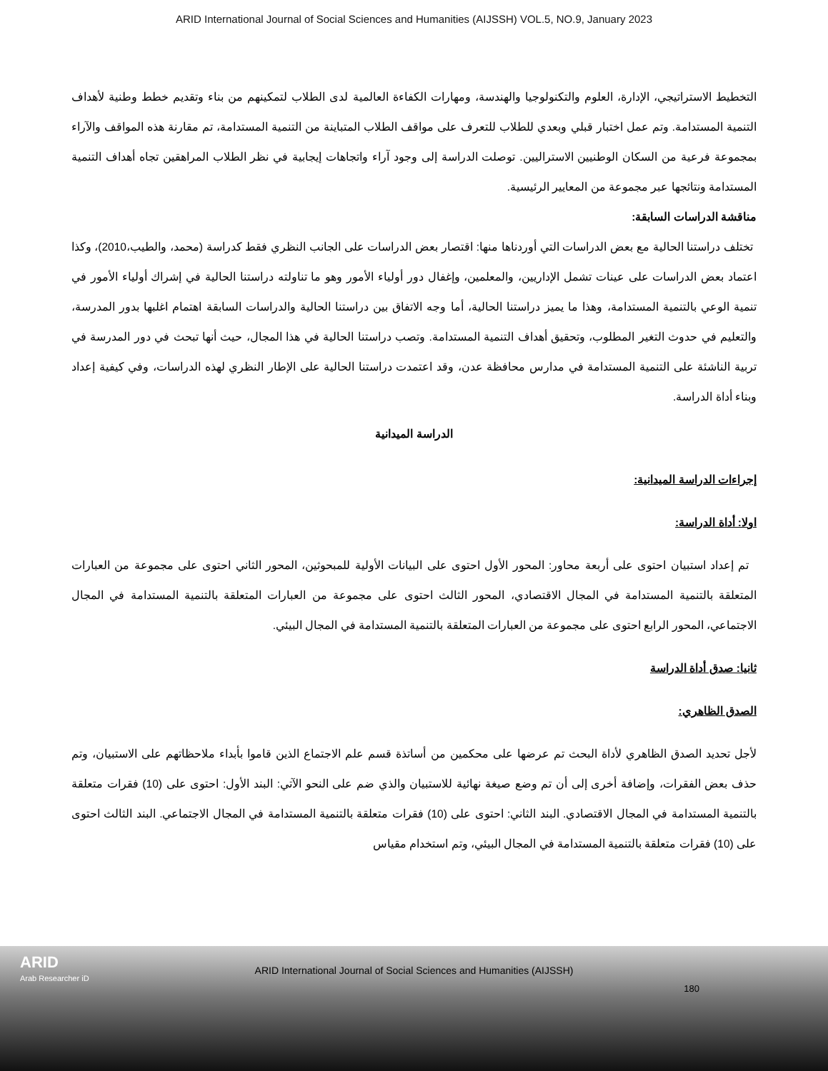ARID International Journal of Social Sciences and Humanities (AIJSSH) VOL.5, NO.9, January 2023
التخطيط الاستراتيجي، الإدارة، العلوم والتكنولوجيا والهندسة، ومهارات الكفاءة العالمية لدى الطلاب لتمكينهم من بناء وتقديم خطط وطنية لأهداف التنمية المستدامة. وتم عمل اختبار قبلي وبعدي للطلاب للتعرف على مواقف الطلاب المتباينة من التنمية المستدامة، تم مقارنة هذه المواقف والآراء بمجموعة فرعية من السكان الوطنيين الاستراليين. توصلت الدراسة إلى وجود آراء واتجاهات إيجابية في نظر الطلاب المراهقين تجاه أهداف التنمية المستدامة ونتائجها عبر مجموعة من المعايير الرئيسية.
مناقشة الدراسات السابقة:
تختلف دراستنا الحالية مع بعض الدراسات التي أوردناها منها: اقتصار بعض الدراسات على الجانب النظري فقط كدراسة (محمد، والطيب،2010)، وكذا اعتماد بعض الدراسات على عينات تشمل الإداريين، والمعلمين، وإغفال دور أولياء الأمور وهو ما تناولته دراستنا الحالية في إشراك أولياء الأمور في تنمية الوعي بالتنمية المستدامة، وهذا ما يميز دراستنا الحالية، أما وجه الاتفاق بين دراستنا الحالية والدراسات السابقة اهتمام اغلبها بدور المدرسة، والتعليم في حدوث التغير المطلوب، وتحقيق أهداف التنمية المستدامة. وتصب دراستنا الحالية في هذا المجال، حيث أنها تبحث في دور المدرسة في تربية الناشئة على التنمية المستدامة في مدارس محافظة عدن، وقد اعتمدت دراستنا الحالية على الإطار النظري لهذه الدراسات، وفي كيفية إعداد وبناء أداة الدراسة.
الدراسة الميدانية
إجراءات الدراسة الميدانية:
اولا: أداة الدراسة:
تم إعداد استبيان احتوى على أربعة محاور: المحور الأول احتوى على البيانات الأولية للمبحوثين، المحور الثاني احتوى على مجموعة من العبارات المتعلقة بالتنمية المستدامة في المجال الاقتصادي، المحور الثالث احتوى على مجموعة من العبارات المتعلقة بالتنمية المستدامة في المجال الاجتماعي، المحور الرابع احتوى على مجموعة من العبارات المتعلقة بالتنمية المستدامة في المجال البيئي.
ثانيا: صدق أداة الدراسة
الصدق الظاهري:
لأجل تحديد الصدق الظاهري لأداة البحث تم عرضها على محكمين من أساتذة قسم علم الاجتماع الذين قاموا بأبداء ملاحظاتهم على الاستبيان، وتم حذف بعض الفقرات، وإضافة أخرى إلى أن تم وضع صيغة نهائية للاستبيان والذي ضم على النحو الآتي: البند الأول: احتوى على (10) فقرات متعلقة بالتنمية المستدامة في المجال الاقتصادي. البند الثاني: احتوى على (10) فقرات متعلقة بالتنمية المستدامة في المجال الاجتماعي. البند الثالث احتوى على (10) فقرات متعلقة بالتنمية المستدامة في المجال البيئي، وتم استخدام مقياس
ARID
Arab Researcher iD
ARID International Journal of Social Sciences and Humanities (AIJSSH)
180